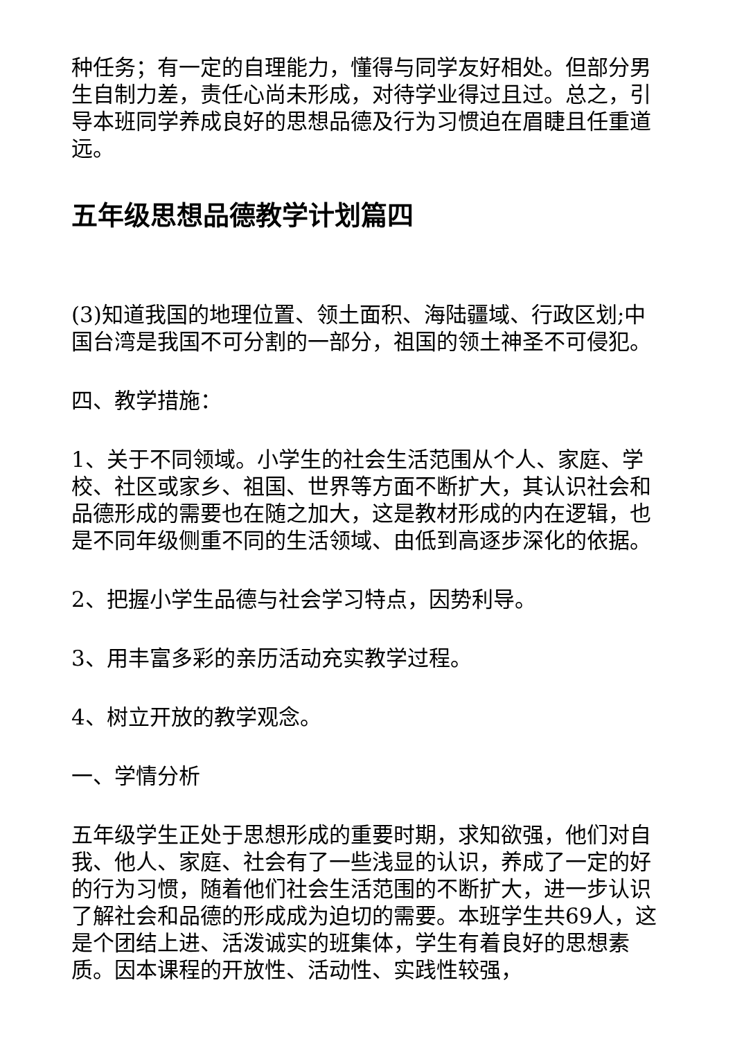种任务；有一定的自理能力，懂得与同学友好相处。但部分男生自制力差，责任心尚未形成，对待学业得过且过。总之，引导本班同学养成良好的思想品德及行为习惯迫在眉睫且任重道远。
五年级思想品德教学计划篇四
(3)知道我国的地理位置、领土面积、海陆疆域、行政区划;中国台湾是我国不可分割的一部分，祖国的领土神圣不可侵犯。
四、教学措施：
1、关于不同领域。小学生的社会生活范围从个人、家庭、学校、社区或家乡、祖国、世界等方面不断扩大，其认识社会和品德形成的需要也在随之加大，这是教材形成的内在逻辑，也是不同年级侧重不同的生活领域、由低到高逐步深化的依据。
2、把握小学生品德与社会学习特点，因势利导。
3、用丰富多彩的亲历活动充实教学过程。
4、树立开放的教学观念。
一、学情分析
五年级学生正处于思想形成的重要时期，求知欲强，他们对自我、他人、家庭、社会有了一些浅显的认识，养成了一定的好的行为习惯，随着他们社会生活范围的不断扩大，进一步认识了解社会和品德的形成成为迫切的需要。本班学生共69人，这是个团结上进、活泼诚实的班集体，学生有着良好的思想素质。因本课程的开放性、活动性、实践性较强，